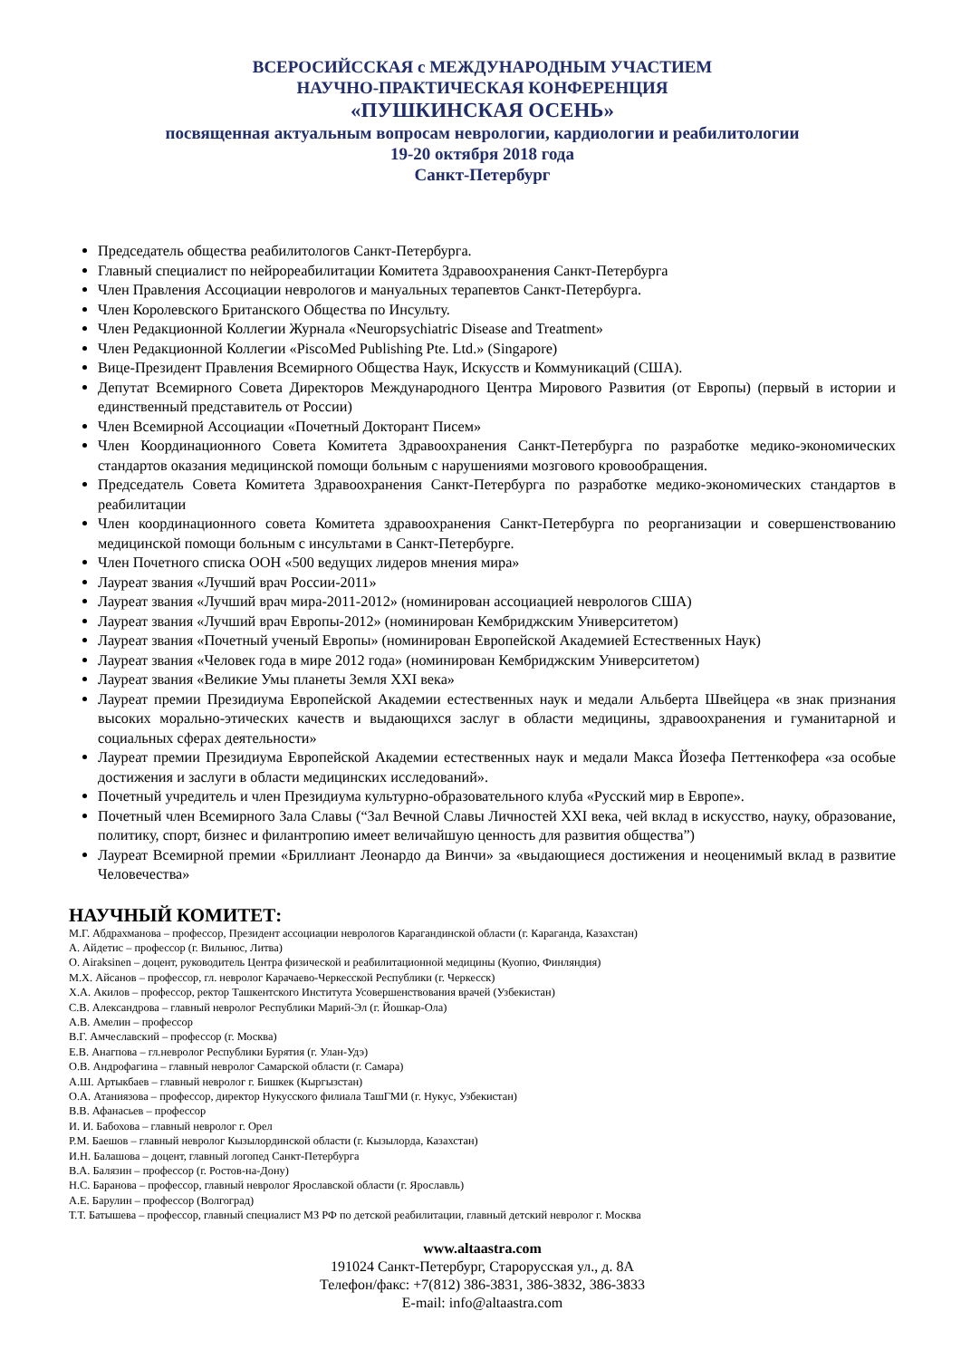ВСЕРОСИЙССКАЯ с МЕЖДУНАРОДНЫМ УЧАСТИЕМ
НАУЧНО-ПРАКТИЧЕСКАЯ КОНФЕРЕНЦИЯ
«ПУШКИНСКАЯ ОСЕНЬ»
посвященная актуальным вопросам неврологии, кардиологии и реабилитологии
19-20 октября 2018 года
Санкт-Петербург
Председатель общества реабилитологов Санкт-Петербурга.
Главный специалист по нейрореабилитации Комитета Здравоохранения Санкт-Петербурга
Член Правления Ассоциации неврологов и мануальных терапевтов Санкт-Петербурга.
Член Королевского Британского Общества по Инсульту.
Член Редакционной Коллегии Журнала «Neuropsychiatric Disease and Treatment»
Член Редакционной Коллегии «PiscoMed Publishing Pte. Ltd.» (Singapore)
Вице-Президент Правления Всемирного Общества Наук, Искусств и Коммуникаций (США).
Депутат Всемирного Совета Директоров Международного Центра Мирового Развития (от Европы) (первый в истории и единственный представитель от России)
Член Всемирной Ассоциации «Почетный Докторант Писем»
Член Координационного Совета Комитета Здравоохранения Санкт-Петербурга по разработке медико-экономических стандартов оказания медицинской помощи больным с нарушениями мозгового кровообращения.
Председатель Совета Комитета Здравоохранения Санкт-Петербурга по разработке медико-экономических стандартов в реабилитации
Член координационного совета Комитета здравоохранения Санкт-Петербурга по реорганизации и совершенствованию медицинской помощи больным с инсультами в Санкт-Петербурге.
Член Почетного списка ООН «500 ведущих лидеров мнения мира»
Лауреат звания «Лучший врач России-2011»
Лауреат звания «Лучший врач мира-2011-2012» (номинирован ассоциацией неврологов США)
Лауреат звания «Лучший врач Европы-2012» (номинирован Кембриджским Университетом)
Лауреат звания «Почетный ученый Европы» (номинирован Европейской Академией Естественных Наук)
Лауреат звания «Человек года в мире 2012 года» (номинирован Кембриджским Университетом)
Лауреат звания «Великие Умы планеты Земля XXI века»
Лауреат премии Президиума Европейской Академии естественных наук и медали Альберта Швейцера «в знак признания высоких морально-этических качеств и выдающихся заслуг в области медицины, здравоохранения и гуманитарной и социальных сферах деятельности»
Лауреат премии Президиума Европейской Академии естественных наук и медали Макса Йозефа Петтенкофера «за особые достижения и заслуги в области медицинских исследований».
Почетный учредитель и член Президиума культурно-образовательного клуба «Русский мир в Европе».
Почетный член Всемирного Зала Славы (“Зал Вечной Славы Личностей XXI века, чей вклад в искусство, науку, образование, политику, спорт, бизнес и филантропию имеет величайшую ценность для развития общества”)
Лауреат Всемирной премии «Бриллиант Леонардо да Винчи» за «выдающиеся достижения и неоценимый вклад в развитие Человечества»
НАУЧНЫЙ КОМИТЕТ:
М.Г. Абдрахманова – профессор, Президент ассоциации неврологов Карагандинской области (г. Караганда, Казахстан)
А. Айдетис – профессор (г. Вильнюс, Литва)
O. Airaksinen – доцент, руководитель Центра физической и реабилитационной медицины (Куопио, Финляндия)
М.Х. Айсанов – профессор, гл. невролог Карачаево-Черкесской Республики (г. Черкесск)
Х.А. Акилов – профессор, ректор Ташкентского Института Усовершенствования врачей (Узбекистан)
С.В. Александрова – главный невролог Республики Марий-Эл (г. Йошкар-Ола)
А.В. Амелин – профессор
В.Г. Амчеславский – профессор (г. Москва)
Е.В. Анагпова – гл.невролог Республики Бурятия (г. Улан-Удэ)
О.В. Андрофагина – главный невролог Самарской области (г. Самара)
А.Ш. Артыкбаев – главный невролог г. Бишкек (Кыргызстан)
О.А. Атаниязова – профессор, директор Нукусского филиала ТашГМИ (г. Нукус, Узбекистан)
В.В. Афанасьев – профессор
И. И. Бабохова – главный невролог г. Орел
Р.М. Баешов – главный невролог Кызылординской области (г. Кызылорда, Казахстан)
И.Н. Балашова – доцент, главный логопед Санкт-Петербурга
В.А. Балязин – профессор (г. Ростов-на-Дону)
Н.С. Баранова – профессор, главный невролог Ярославской области (г. Ярославль)
А.Е. Барулин – профессор (Волгоград)
Т.Т. Батышева – профессор, главный специалист МЗ РФ по детской реабилитации, главный детский невролог г. Москва
www.altaastra.com
191024 Санкт-Петербург, Старорусская ул., д. 8А
Телефон/факс: +7(812) 386-3831, 386-3832, 386-3833
E-mail: info@altaastra.com